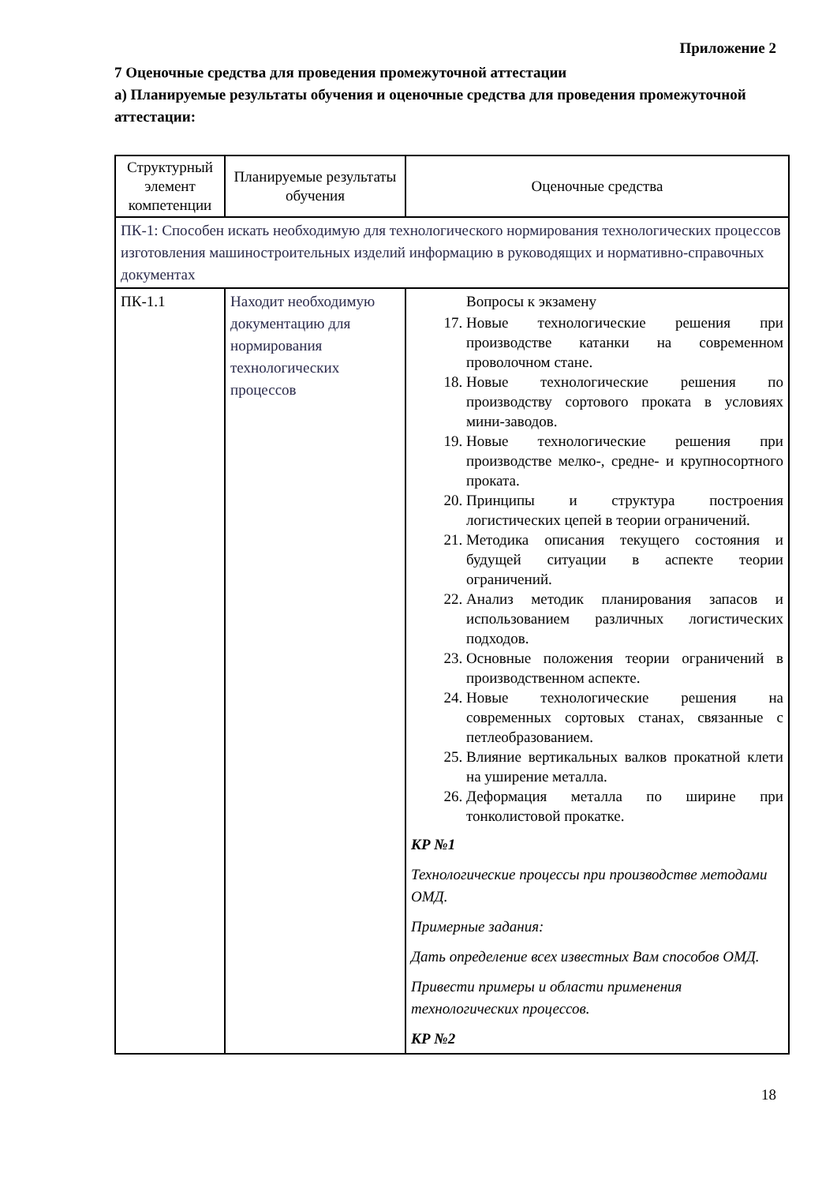Приложение 2
7 Оценочные средства для проведения промежуточной аттестации
а) Планируемые результаты обучения и оценочные средства для проведения промежуточной аттестации:
| Структурный элемент компетенции | Планируемые результаты обучения | Оценочные средства |
| --- | --- | --- |
| ПК-1: Способен искать необходимую для технологического нормирования технологических процессов изготовления машиностроительных изделий информацию в руководящих и нормативно-справочных документах | | |
| ПК-1.1 | Находит необходимую документацию для нормирования технологических процессов | Вопросы к экзамену 17. Новые технологические решения при производстве катанки на современном проволочном стане. 18. Новые технологические решения по производству сортового проката в условиях мини-заводов. 19. Новые технологические решения при производстве мелко-, средне- и крупносортного проката. 20. Принципы и структура построения логистических цепей в теории ограничений. 21. Методика описания текущего состояния и будущей ситуации в аспекте теории ограничений. 22. Анализ методик планирования запасов и использованием различных логистических подходов. 23. Основные положения теории ограничений в производственном аспекте. 24. Новые технологические решения на современных сортовых станах, связанные с петлеобразованием. 25. Влияние вертикальных валков прокатной клети на уширение металла. 26. Деформация металла по ширине при тонколистовой прокатке. КР №1 Технологические процессы при производстве методами ОМД. Примерные задания: Дать определение всех известных Вам способов ОМД. Привести примеры и области применения технологических процессов. КР №2 |
18